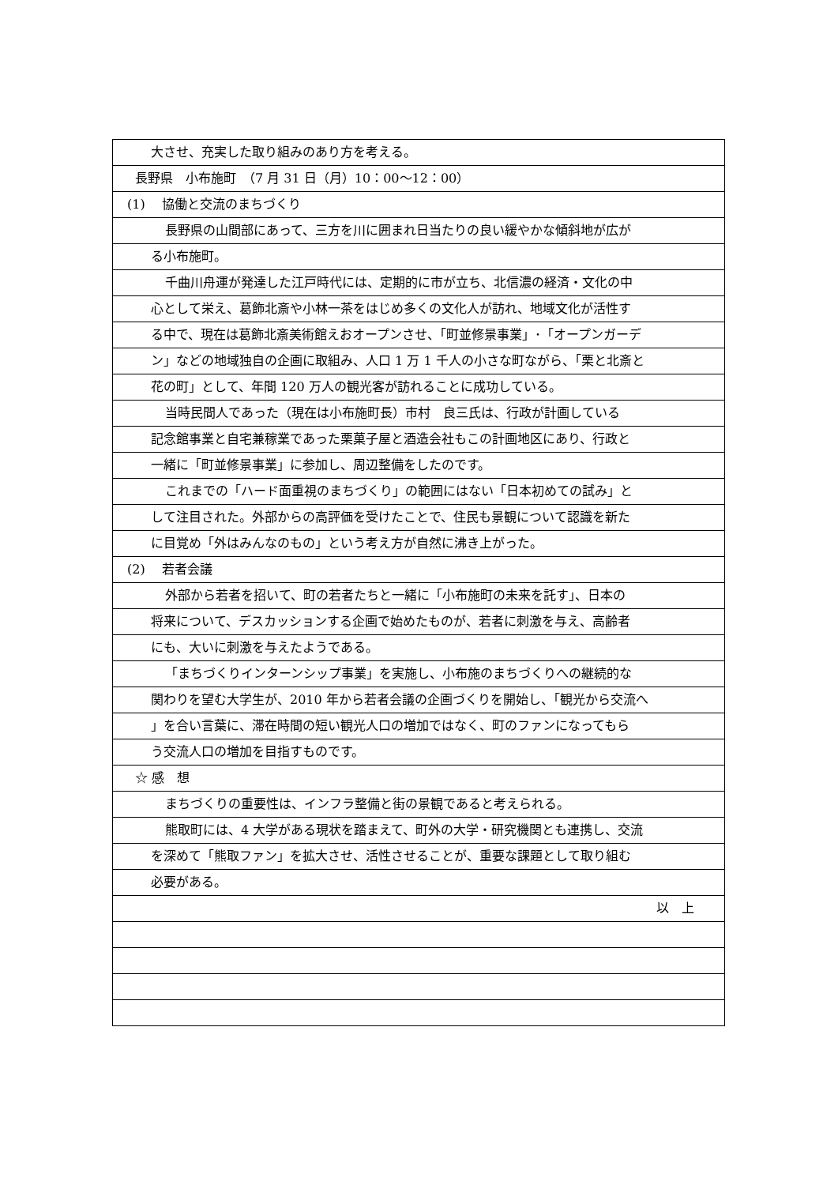大させ、充実した取り組みのあり方を考える。
長野県　小布施町　（7 月 31 日（月）10：00〜12：00）
(1)　 協働と交流のまちづくり
長野県の山間部にあって、三方を川に囲まれ日当たりの良い緩やかな傾斜地が広が
る小布施町。
千曲川舟運が発達した江戸時代には、定期的に市が立ち、北信濃の経済・文化の中
心として栄え、葛飾北斎や小林一茶をはじめ多くの文化人が訪れ、地域文化が活性す
る中で、現在は葛飾北斎美術館えおオープンさせ、「町並修景事業」･「オープンガーデ
ン」などの地域独自の企画に取組み、人口 1 万 1 千人の小さな町ながら、「栗と北斎と
花の町」として、年間 120 万人の観光客が訪れることに成功している。
当時民間人であった（現在は小布施町長）市村　良三氏は、行政が計画している
記念館事業と自宅兼稼業であった栗菓子屋と酒造会社もこの計画地区にあり、行政と
一緒に「町並修景事業」に参加し、周辺整備をしたのです。
これまでの「ハード面重視のまちづくり」の範囲にはない「日本初めての試み」と
して注目された。外部からの高評価を受けたことで、住民も景観について認識を新た
に目覚め「外はみんなのもの」という考え方が自然に沸き上がった。
(2)　 若者会議
外部から若者を招いて、町の若者たちと一緒に「小布施町の未来を託す」、日本の
将来について、デスカッションする企画で始めたものが、若者に刺激を与え、高齢者
にも、大いに刺激を与えたようである。
「まちづくりインターンシップ事業」を実施し、小布施のまちづくりへの継続的な
関わりを望む大学生が、2010 年から若者会議の企画づくりを開始し、「観光から交流へ
」を合い言葉に、滞在時間の短い観光人口の増加ではなく、町のファンになってもら
う交流人口の増加を目指すものです。
☆ 感　想
まちづくりの重要性は、インフラ整備と街の景観であると考えられる。
熊取町には、4 大学がある現状を踏まえて、町外の大学・研究機関とも連携し、交流
を深めて「熊取ファン」を拡大させ、活性させることが、重要な課題として取り組む
必要がある。
以　上